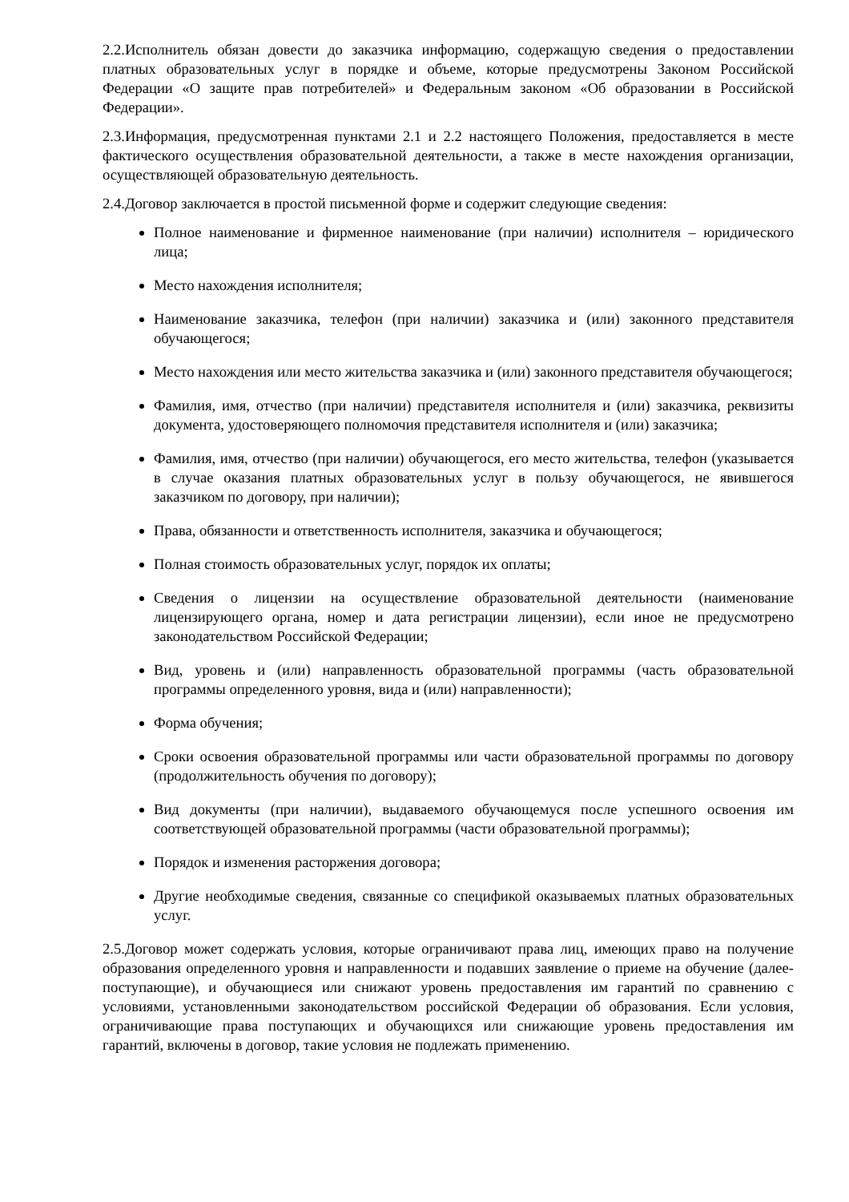2.2.Исполнитель обязан довести до заказчика информацию, содержащую сведения о предоставлении платных образовательных услуг в порядке и объеме, которые предусмотрены Законом Российской Федерации «О защите прав потребителей» и Федеральным законом «Об образовании в Российской Федерации».
2.3.Информация, предусмотренная пунктами 2.1 и 2.2 настоящего Положения, предоставляется в месте фактического осуществления образовательной деятельности, а также в месте нахождения организации, осуществляющей образовательную деятельность.
2.4.Договор заключается в простой письменной форме и содержит следующие сведения:
Полное наименование и фирменное наименование (при наличии) исполнителя – юридического лица;
Место нахождения исполнителя;
Наименование заказчика, телефон (при наличии) заказчика и (или) законного представителя обучающегося;
Место нахождения или место жительства заказчика и (или) законного представителя обучающегося;
Фамилия, имя, отчество (при наличии) представителя исполнителя и (или) заказчика, реквизиты документа, удостоверяющего полномочия представителя исполнителя и (или) заказчика;
Фамилия, имя, отчество (при наличии) обучающегося, его место жительства, телефон (указывается в случае оказания платных образовательных услуг в пользу обучающегося, не явившегося заказчиком по договору, при наличии);
Права, обязанности и ответственность исполнителя, заказчика и обучающегося;
Полная стоимость образовательных услуг, порядок их оплаты;
Сведения о лицензии на осуществление образовательной деятельности (наименование лицензирующего органа, номер и дата регистрации лицензии), если иное не предусмотрено законодательством Российской Федерации;
Вид, уровень и (или) направленность образовательной программы (часть образовательной программы определенного уровня, вида и (или) направленности);
Форма обучения;
Сроки освоения образовательной программы или части образовательной программы по договору (продолжительность обучения по договору);
Вид документы (при наличии), выдаваемого обучающемуся после успешного освоения им соответствующей образовательной программы (части образовательной программы);
Порядок и изменения расторжения договора;
Другие необходимые сведения, связанные со спецификой оказываемых платных образовательных услуг.
2.5.Договор может содержать условия, которые ограничивают права лиц, имеющих право на получение образования определенного уровня и направленности и подавших заявление о приеме на обучение (далее-поступающие), и обучающиеся или снижают уровень предоставления им гарантий по сравнению с условиями, установленными законодательством российской Федерации об образования. Если условия, ограничивающие права поступающих и обучающихся или снижающие уровень предоставления им гарантий, включены в договор, такие условия не подлежать применению.